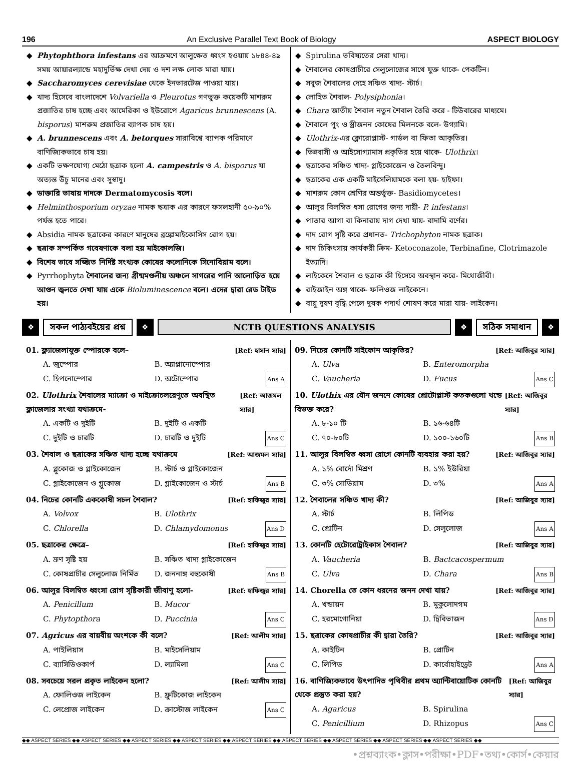196 An Exclusive Parallel Text Book of Biology ASPECT BIOLOGY
Phytophthora infestans এর আক্রমণে আলুক্ষেত ধ্বংস হওয়ায় ১৮৪৪-৪৯ সময় আয়ারল্যান্ডে মহাদুর্ভিক্ষ দেখা দেয় ও দশ লক্ষ লোক মারা যায়।
Saccharomyces cerevisiae থেকে ইনভারটেজ পাওয়া যায়।
খাদ্য হিসেবে বাংলাদেশে Volvariella ও Pleurotus গণভুক্ত কয়েকটি মাশরুম প্রজাতির চাষ হচ্ছে এবং আমেরিকা ও ইউরোপে Agaricus brunnescens (A. bisporus) মাশরুম প্রজাতির ব্যাপক চাষ হয়।
A. brunnescens এবং A. betorques সারাবিশ্বে ব্যাপক পরিমাণে বাণিজ্যিকভাবে চাষ হয়।
একটি ভক্ষণযোগ্য মেঠো ছত্রাক হলো A. campestris ও A. bisporus যা অত্যন্ত উঁচু মানের এবং সুস্বাদু।
ডাক্তারি ভাষায় দাদকে Dermatomycosis বলে।
Helminthosporium oryzae নামক ছত্রাক এর কারণে ফসলহানী ৫০-৯০% পর্যন্ত হতে পারে।
Absidia নামক ছত্রাকের কারণে মানুষের ব্রঙ্কোমাইকোসিস রোগ হয়।
ছত্রাক সম্পর্কিত গবেষণাকে বলা হয় মাইকোলজি।
বিশেষ ভাবে সজ্জিত নির্দিষ্ট সংখ্যক কোষের কলোনিকে সিনোবিয়াম বলে।
Pyrrhophyta শৈবালের জন্য গ্রীষ্মমণ্ডলীয় অঞ্চলে সাগরের পানি আলোড়িত হয়ে আগুন জ্বলতে দেখা যায় একে Bioluminescence বলে। এদের দ্বারা রেড টাইড হয়।
Spirulina ভবিষ্যতের সেরা খাদ্য।
শৈবালের কোষপ্রাচীরে সেলুলোজের সাথে যুক্ত থাকে- পেকটিন।
সবুজ শৈবালের দেহে সঞ্চিত খাদ্য- স্টার্চ।
লোহিত শৈবাল- Polysiphonia।
Chara জাতীয় শৈবাল নতুন শৈবাল তৈরি করে - টিউবারের মাধ্যমে।
শৈবালে পুং ও স্ত্রীজনন কোষের মিলনকে বলে- উগ্যামি।
Ulothrix-এর ক্লোরোপ্লাস্ট- গার্ডল বা ফিতা আকৃতির।
ভিন্নবাসী ও আইসোগ্যামাস প্রকৃতির হয়ে থাকে- Ulothrix।
ছত্রাকের সঞ্চিত খাদ্য- গ্লাইকোজেন ও তৈলবিন্দু।
ছত্রাকের এক একটি মাইসেলিয়ামকে বলা হয়- হাইফা।
মাশরুম কোন শ্রেণির অন্তর্ভুক্ত- Basidiomycetes।
আলুর বিলম্বিত ধসা রোগের জন্য দায়ী- P. infestans।
পাতার আগা বা কিনারায় দাগ দেখা যায়- বাদামি বর্ণের।
দাদ রোগ সৃষ্টি করে প্রধানত- Trichophyton নামক ছত্রাক।
দাদ চিকিৎসায় কার্যকরী ক্রিম- Ketoconazole, Terbinafine, Clotrimazole ইত্যাদি।
লাইকেনে শৈবাল ও ছত্রাক কী হিসেবে অবস্থান করে- মিথোজীবী।
রাইজাইন অঙ্গ থাকে- ফলিওজ লাইকেনে।
বায়ু দূষণ বৃদ্ধি পেলে দূষক পদার্থ শোষণ করে মারা যায়- লাইকেন।
❖
সকল পাঠ্যবইয়ের প্রশ্ন
❖
NCTB QUESTIONS ANALYSIS
❖
সঠিক সমাধান
❖
01. ফ্ল্যাজেলাযুক্ত স্পোরকে বলে– [Ref: হাসান স্যার]
A. জুস্পোর B. অ্যাপ্লানোস্পোর C. হিপনোস্পোর D. অটোস্পোর Ans A
02. Ulothrix শৈবালের ম্যাক্রো ও মাইক্রোচলরেণুতে অবস্থিত ফ্লাজেলার সংখ্যা যথাক্রমে- [Ref: আজমল স্যার]
A. একটি ও দুইটি B. দুইটি ও একটি C. দুইটি ও চারটি D. চারটি ও দুইটি Ans C
03. শৈবাল ও ছত্রাকের সঞ্চিত খাদ্য হচ্ছে যথাক্রমে [Ref: আজমল স্যার]
A. গ্লুকোজ ও গ্লাইকোজেন B. স্টার্চ ও গ্লাইকোজেন C. গ্লাইকোজেন ও গ্লুকোজ D. গ্লাইকোজেন ও স্টার্চ Ans B
04. নিচের কোনটি এককোষী সচল শৈবাল? [Ref: হাফিজুর স্যার]
A. Volvox B. Ulothrix C. Chlorella D. Chlamydomonus Ans D
05. ছত্রাকের ক্ষেত্রে– [Ref: হাফিজুর স্যার]
A. ভ্রূণ সৃষ্টি হয় B. সঞ্চিত খাদ্য গ্লাইকোজেন C. কোষপ্রাচীর সেলুলোজ নির্মিত D. জননাঙ্গ বহুকোষী Ans B
06. আলুর বিলম্বিত ধ্বংসা রোগ সৃষ্টিকারী জীবাণু হলো- [Ref: হাফিজুর স্যার]
A. Penicillum B. Mucor C. Phytopthora D. Puccinia Ans C
07. Agricus এর বায়বীয় অংশকে কী বলে? [Ref: আলীম স্যার]
A. পাইলিয়াস B. মাইসেলিয়াম C. ব্যাসিডিওকার্প D. ল্যামিলা Ans C
08. সবচেয়ে সরল প্রকৃত লাইকেন হলো? [Ref: আলীম স্যার]
A. ফোলিওজ লাইকেন B. ফ্রুটিকোজ লাইকেন C. লেপ্রোজ লাইকেন D. ক্রাস্টোজ লাইকেন Ans C
09. নিচের কোনটি সাইফোন আকৃতির? [Ref: আজিবুর স্যার]
A. Ulva B. Enteromorpha C. Vaucheria D. Fucus Ans C
10. Ulothix এর যৌন জননে কোষের প্রোটোপ্লাস্ট কতকগুলো খন্ডে বিভক্ত করে? [Ref: আজিবুর স্যার]
A. ৮-১০ টি B. ১৬-৬৪টি C. ৭০-৮০টি D. ১০০-১৬০টি Ans B
11. আলুর বিলম্বিত ধ্বসা রোগে কোনটি ব্যবহার করা হয়? [Ref: আজিবুর স্যার]
A. ১% বোর্দো মিশ্রণ B. ১% ইউরিয়া C. ৩% সোডিয়াম D. ৩% Ans A
12. শৈবালের সঞ্চিত খাদ্য কী? [Ref: আজিবুর স্যার]
A. স্টার্চ B. লিপিড C. প্রোটিন D. সেলুলোজ Ans A
13. কোনটি হেটোরোট্রাইকাস শৈবাল? [Ref: আজিবুর স্যার]
A. Vaucheria B. Bactcacospermum C. Ulva D. Chara Ans B
14. Chorella তে কোন ধরনের জনন দেখা যায়? [Ref: আজিবুর স্যার]
A. খন্ডায়ন B. মুকুলোদগম C. হরমোগোনিয়া D. দ্বিবিভাজন Ans D
15. ছত্রাকের কোষপ্রাচীর কী দ্বারা তৈরি? [Ref: আজিবুর স্যার]
A. কাইটিন B. প্রোটিন C. লিপিড D. কার্বোহাইড্রেট Ans A
16. বাণিজ্যিকভাবে উৎপাদিত পৃথিবীর প্রথম অ্যান্টিবায়োটিক কোনটি থেকে প্রস্তুত করা হয়? [Ref: আজিবুর স্যার]
A. Agaricus B. Spirulina C. Penicillium D. Rhizopus Ans C
◆◆ ASPECT SERIES ◆◆ ASPECT SERIES ◆◆ ASPECT SERIES ◆◆ ASPECT SERIES ◆◆ ASPECT SERIES ◆◆ ASPECT SERIES ◆◆ ASPECT SERIES ◆◆ ASPECT SERIES ◆◆ ASPECT SERIES ◆◆
•প্রশ্নব্যাংক•ক্লাস•পরীক্ষা•PDF•তথ্য•কোর্স•কেয়ার